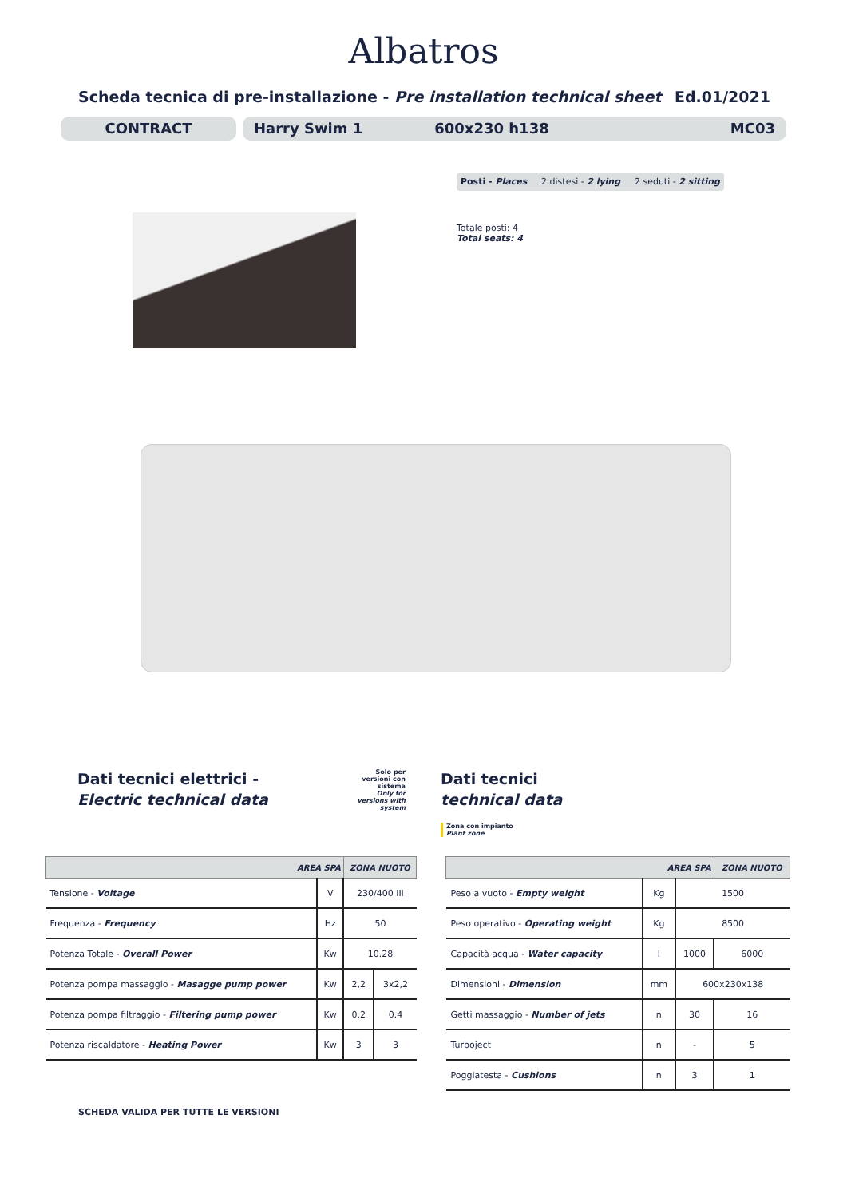Albatros
Scheda tecnica di pre-installazione - Pre installation technical sheet Ed.01/2021
CONTRACT Harry Swim 1 600x230 h138 MC03
Posti - Places 2 distesi - 2 lying 2 seduti - 2 sitting
Totale posti: 4
Total seats: 4
Dati tecnici elettrici -
Electric technical data
Solo per versioni con sistema
Only for versions with system
Dati tecnici
technical data
Zona con impianto
Plant zone
| AREA SPA | | ZONA NUOTO | |
| --- | --- | --- | --- |
| Tensione - Voltage | V | 230/400 III | |
| Frequenza - Frequency | Hz | 50 | |
| Potenza Totale - Overall Power | Kw | 10.28 | |
| Potenza pompa massaggio - Masagge pump power | Kw | 2,2 | 3x2,2 |
| Potenza pompa filtraggio - Filtering pump power | Kw | 0.2 | 0.4 |
| Potenza riscaldatore - Heating Power | Kw | 3 | 3 |
| AREA SPA | | | ZONA NUOTO |
| --- | --- | --- | --- |
| Peso a vuoto - Empty weight | Kg | 1500 | |
| Peso operativo - Operating weight | Kg | 8500 | |
| Capacità acqua - Water capacity | l | 1000 | 6000 |
| Dimensioni - Dimension | mm | 600x230x138 | |
| Getti massaggio - Number of jets | n | 30 | 16 |
| Turboject | n | - | 5 |
| Poggiatesta - Cushions | n | 3 | 1 |
SCHEDA VALIDA PER TUTTE LE VERSIONI